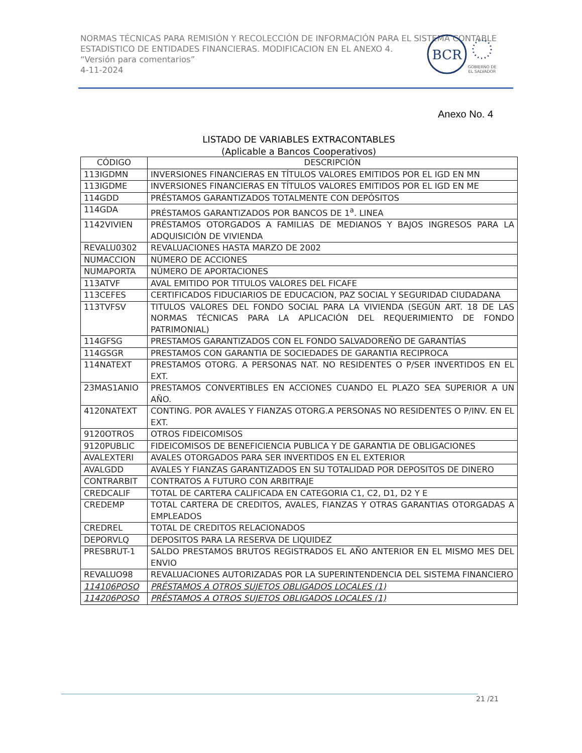NORMAS TÉCNICAS PARA REMISIÓN Y RECOLECCIÓN DE INFORMACIÓN PARA EL SISTEMA CONTABLE ESTADISTICO DE ENTIDADES FINANCIERAS. MODIFICACION EN EL ANEXO 4.
“Versión para comentarios”
4-11-2024
BCR
GOBIERNO DE
EL SALVADOR
Anexo No. 4
LISTADO DE VARIABLES EXTRACONTABLES
(Aplicable a Bancos Cooperativos)
| CÓDIGO | DESCRIPCIÓN |
| --- | --- |
| 113IGDMN | INVERSIONES FINANCIERAS EN TÍTULOS VALORES EMITIDOS POR EL IGD EN MN |
| 113IGDME | INVERSIONES FINANCIERAS EN TÍTULOS VALORES EMITIDOS POR EL IGD EN ME |
| 114GDD | PRÉSTAMOS GARANTIZADOS TOTALMENTE CON DEPÓSITOS |
| 114GDA | PRÉSTAMOS GARANTIZADOS POR BANCOS DE 1<sup>a</sup>. LINEA |
| 1142VIVIEN | PRÉSTAMOS OTORGADOS A FAMILIAS DE MEDIANOS Y BAJOS INGRESOS PARA LA ADQUISICIÓN DE VIVIENDA |
| REVALU0302 | REVALUACIONES HASTA MARZO DE 2002 |
| NUMACCION | NÚMERO DE ACCIONES |
| NUMAPORTA | NÚMERO DE APORTACIONES |
| 113ATVF | AVAL EMITIDO POR TITULOS VALORES DEL FICAFE |
| 113CEFES | CERTIFICADOS FIDUCIARIOS DE EDUCACION, PAZ SOCIAL Y SEGURIDAD CIUDADANA |
| 113TVFSV | TITULOS VALORES DEL FONDO SOCIAL PARA LA VIVIENDA (SEGÚN ART. 18 DE LAS NORMAS TÉCNICAS PARA LA APLICACIÓN DEL REQUERIMIENTO DE FONDO PATRIMONIAL) |
| 114GFSG | PRESTAMOS GARANTIZADOS CON EL FONDO SALVADOREÑO DE GARANTÍAS |
| 114GSGR | PRESTAMOS CON GARANTIA DE SOCIEDADES DE GARANTIA RECIPROCA |
| 114NATEXT | PRESTAMOS OTORG. A PERSONAS NAT. NO RESIDENTES O P/SER INVERTIDOS EN EL EXT. |
| 23MAS1ANIO | PRESTAMOS CONVERTIBLES EN ACCIONES CUANDO EL PLAZO SEA SUPERIOR A UN AÑO. |
| 4120NATEXT | CONTING. POR AVALES Y FIANZAS OTORG.A PERSONAS NO RESIDENTES O P/INV. EN EL EXT. |
| 9120OTROS | OTROS FIDEICOMISOS |
| 9120PUBLIC | FIDEICOMISOS DE BENEFICIENCIA PUBLICA Y DE GARANTIA DE OBLIGACIONES |
| AVALEXTERI | AVALES OTORGADOS PARA SER INVERTIDOS EN EL EXTERIOR |
| AVALGDD | AVALES Y FIANZAS GARANTIZADOS EN SU TOTALIDAD POR DEPOSITOS DE DINERO |
| CONTRARBIT | CONTRATOS A FUTURO CON ARBITRAJE |
| CREDCALIF | TOTAL DE CARTERA CALIFICADA EN CATEGORIA C1, C2, D1, D2 Y E |
| CREDEMP | TOTAL CARTERA DE CREDITOS, AVALES, FIANZAS Y OTRAS GARANTIAS OTORGADAS A EMPLEADOS |
| CREDREL | TOTAL DE CREDITOS RELACIONADOS |
| DEPORVLQ | DEPOSITOS PARA LA RESERVA DE LIQUIDEZ |
| PRESBRUT-1 | SALDO PRESTAMOS BRUTOS REGISTRADOS EL AÑO ANTERIOR EN EL MISMO MES DEL ENVIO |
| REVALUO98 | REVALUACIONES AUTORIZADAS POR LA SUPERINTENDENCIA DEL SISTEMA FINANCIERO |
| 114106POSO | PRÉSTAMOS A OTROS SUJETOS OBLIGADOS LOCALES (1) |
| 114206POSO | PRÉSTAMOS A OTROS SUJETOS OBLIGADOS LOCALES (1) |
21 /21